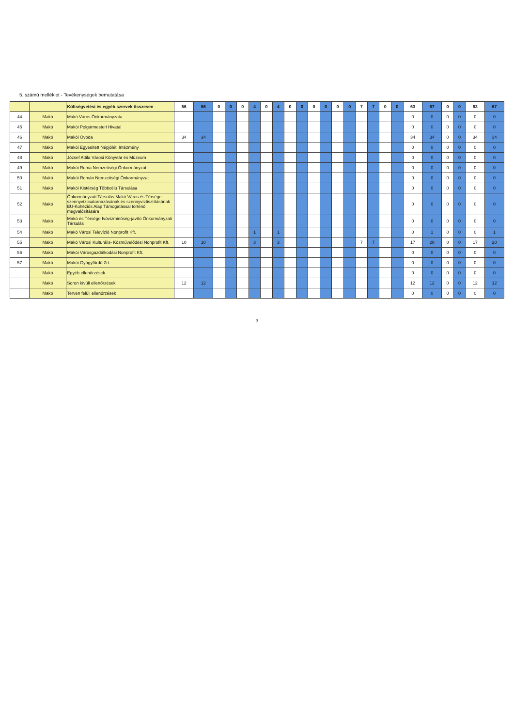5. számú melléklet - Tevékenységek bemutatása
| | | Költségvetési és egyéb szervek összesen | 56 | 56 | 0 | 0 | 0 | 4 | 0 | 4 | 0 | 0 | 0 | 0 | 0 | 0 | 7 | 7 | 0 | 0 | 63 | 67 | 0 | 0 | 63 | 67 |
| 44 | Makó | Makó Város Önkormányzata | | | | | | | | | | | | | | | | | | | 0 | 0 | 0 | 0 | 0 | 0 |
| 45 | Makó | Makói Polgármesteri Hivatal | | | | | | | | | | | | | | | | | | | 0 | 0 | 0 | 0 | 0 | 0 |
| 46 | Makó | Makói Óvoda | 34 | 34 | | | | | | | | | | | | | | | | | 34 | 34 | 0 | 0 | 34 | 34 |
| 47 | Makó | Makói Egyesített Népjóléti Intézmény | | | | | | | | | | | | | | | | | | | 0 | 0 | 0 | 0 | 0 | 0 |
| 48 | Makó | József Attila Városi Könyvtár és Múzeum | | | | | | | | | | | | | | | | | | | 0 | 0 | 0 | 0 | 0 | 0 |
| 49 | Makó | Makói Roma Nemzetiségi Önkormányzat | | | | | | | | | | | | | | | | | | | 0 | 0 | 0 | 0 | 0 | 0 |
| 50 | Makó | Makói Román Nemzetiségi Önkormányzat | | | | | | | | | | | | | | | | | | | 0 | 0 | 0 | 0 | 0 | 0 |
| 51 | Makó | Makói Kistérség Többcélú Társulása | | | | | | | | | | | | | | | | | | | 0 | 0 | 0 | 0 | 0 | 0 |
| 52 | Makó | Önkormányzati Társulás Makó Város és Térsége szennyvízcsatornázásának és szennyvíztisztításának EU-Kohéziós Alap Támogatással történő megvalósítására | | | | | | | | | | | | | | | | | | | 0 | 0 | 0 | 0 | 0 | 0 |
| 53 | Makó | Makó és Térsége Ivóvízminőség-javító Önkormányzati Társulás | | | | | | | | | | | | | | | | | | | 0 | 0 | 0 | 0 | 0 | 0 |
| 54 | Makó | Makó Városi Televízió Nonprofit Kft. | | | | | | 1 | | 1 | | | | | | | | | | | 0 | 1 | 0 | 0 | 0 | 1 |
| 55 | Makó | Makó Városi Kulturális- Közművelődési Nonprofit Kft. | 10 | 10 | | | | 3 | | 3 | | | | | | | 7 | 7 | | | 17 | 20 | 0 | 0 | 17 | 20 |
| 56 | Makó | Makói Városgazdálkodási Nonprofit Kft. | | | | | | | | | | | | | | | | | | | 0 | 0 | 0 | 0 | 0 | 0 |
| 57 | Makó | Makói Gyógyfürdő Zrt. | | | | | | | | | | | | | | | | | | | 0 | 0 | 0 | 0 | 0 | 0 |
| | Makó | Egyéb ellenőrzések | | | | | | | | | | | | | | | | | | | 0 | 0 | 0 | 0 | 0 | 0 |
| | Makó | Soron kívüli ellenőrzések | 12 | 12 | | | | | | | | | | | | | | | | | 12 | 12 | 0 | 0 | 12 | 12 |
| | Makó | Terven felüli ellenőrzések | | | | | | | | | | | | | | | | | | | 0 | 0 | 0 | 0 | 0 | 0 |
3